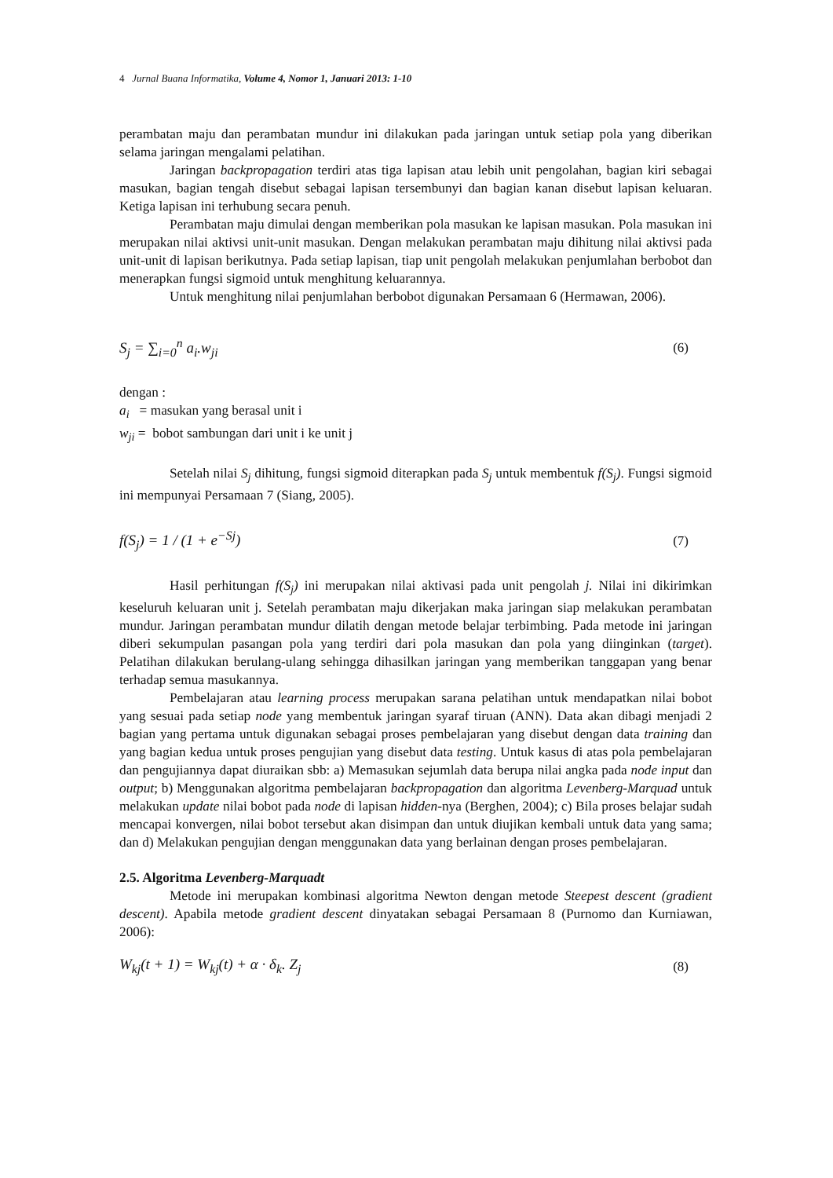4 Jurnal Buana Informatika, Volume 4, Nomor 1, Januari 2013: 1-10
perambatan maju dan perambatan mundur ini dilakukan pada jaringan untuk setiap pola yang diberikan selama jaringan mengalami pelatihan.
Jaringan backpropagation terdiri atas tiga lapisan atau lebih unit pengolahan, bagian kiri sebagai masukan, bagian tengah disebut sebagai lapisan tersembunyi dan bagian kanan disebut lapisan keluaran. Ketiga lapisan ini terhubung secara penuh.
Perambatan maju dimulai dengan memberikan pola masukan ke lapisan masukan. Pola masukan ini merupakan nilai aktivsi unit-unit masukan. Dengan melakukan perambatan maju dihitung nilai aktivsi pada unit-unit di lapisan berikutnya. Pada setiap lapisan, tiap unit pengolah melakukan penjumlahan berbobot dan menerapkan fungsi sigmoid untuk menghitung keluarannya.
Untuk menghitung nilai penjumlahan berbobot digunakan Persamaan 6 (Hermawan, 2006).
S<sub>j</sub> = ∑<sub>i=0</sub><sup>n</sup> a<sub>i</sub>.w<sub>ji</sub> (6)
dengan :
a<sub>i</sub> = masukan yang berasal unit i
w<sub>ji</sub> = bobot sambungan dari unit i ke unit j
Setelah nilai S<sub>j</sub> dihitung, fungsi sigmoid diterapkan pada S<sub>j</sub> untuk membentuk f(S<sub>j</sub>). Fungsi sigmoid ini mempunyai Persamaan 7 (Siang, 2005).
f(S<sub>j</sub>) = 1 / (1 + e<sup>−Sj</sup>) (7)
Hasil perhitungan f(S<sub>j</sub>) ini merupakan nilai aktivasi pada unit pengolah j. Nilai ini dikirimkan keseluruh keluaran unit j. Setelah perambatan maju dikerjakan maka jaringan siap melakukan perambatan mundur. Jaringan perambatan mundur dilatih dengan metode belajar terbimbing. Pada metode ini jaringan diberi sekumpulan pasangan pola yang terdiri dari pola masukan dan pola yang diinginkan (target). Pelatihan dilakukan berulang-ulang sehingga dihasilkan jaringan yang memberikan tanggapan yang benar terhadap semua masukannya.
Pembelajaran atau learning process merupakan sarana pelatihan untuk mendapatkan nilai bobot yang sesuai pada setiap node yang membentuk jaringan syaraf tiruan (ANN). Data akan dibagi menjadi 2 bagian yang pertama untuk digunakan sebagai proses pembelajaran yang disebut dengan data training dan yang bagian kedua untuk proses pengujian yang disebut data testing. Untuk kasus di atas pola pembelajaran dan pengujiannya dapat diuraikan sbb: a) Memasukan sejumlah data berupa nilai angka pada node input dan output; b) Menggunakan algoritma pembelajaran backpropagation dan algoritma Levenberg-Marquad untuk melakukan update nilai bobot pada node di lapisan hidden-nya (Berghen, 2004); c) Bila proses belajar sudah mencapai konvergen, nilai bobot tersebut akan disimpan dan untuk diujikan kembali untuk data yang sama; dan d) Melakukan pengujian dengan menggunakan data yang berlainan dengan proses pembelajaran.
2.5. Algoritma Levenberg-Marquadt
Metode ini merupakan kombinasi algoritma Newton dengan metode Steepest descent (gradient descent). Apabila metode gradient descent dinyatakan sebagai Persamaan 8 (Purnomo dan Kurniawan, 2006):
W<sub>kj</sub>(t + 1) = W<sub>kj</sub>(t) + α · δ<sub>k</sub>. Z<sub>j</sub>
(8)